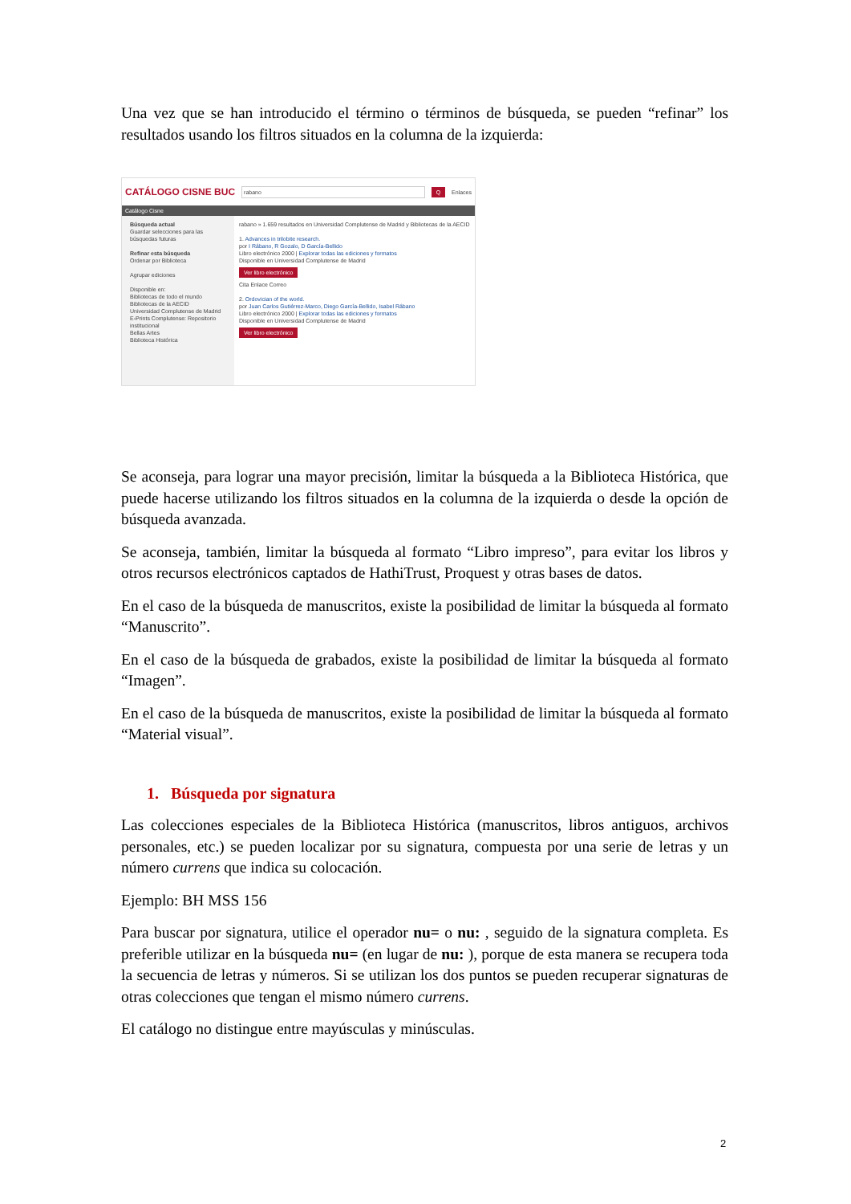Una vez que se han introducido el término o términos de búsqueda, se pueden “refinar” los resultados usando los filtros situados en la columna de la izquierda:
CATÁLOGO CISNE BUC rabano Q Enlaces
Catálogo Cisne
Búsqueda actual
Guardar selecciones para las búsquedas futuras
Refinar esta búsqueda
Ordenar por Biblioteca
Agrupar ediciones
Disponible en:
Bibliotecas de todo el mundo
Bibliotecas de la AECID
Universidad Complutense de Madrid
E-Prints Complutense: Repositorio institucional
Bellas Artes
Biblioteca Histórica
rabano » 1.659 resultados en Universidad Complutense de Madrid y Bibliotecas de la AECID
1. Advances in trilobite research.
por I Rábano, R Gozalo, D García-Bellido
Libro electrónico 2000 | Explorar todas las ediciones y formatos
Disponible en Universidad Complutense de Madrid
Ver libro electrónico
Cita Enlace Correo
2. Ordovician of the world.
por Juan Carlos Gutiérrez-Marco, Diego García-Bellido, Isabel Rábano
Libro electrónico 2000 | Explorar todas las ediciones y formatos
Disponible en Universidad Complutense de Madrid
Ver libro electrónico
Se aconseja, para lograr una mayor precisión, limitar la búsqueda a la Biblioteca Histórica, que puede hacerse utilizando los filtros situados en la columna de la izquierda o desde la opción de búsqueda avanzada.
Se aconseja, también, limitar la búsqueda al formato “Libro impreso”, para evitar los libros y otros recursos electrónicos captados de HathiTrust, Proquest y otras bases de datos.
En el caso de la búsqueda de manuscritos, existe la posibilidad de limitar la búsqueda al formato “Manuscrito”.
En el caso de la búsqueda de grabados, existe la posibilidad de limitar la búsqueda al formato “Imagen”.
En el caso de la búsqueda de manuscritos, existe la posibilidad de limitar la búsqueda al formato “Material visual”.
1. Búsqueda por signatura
Las colecciones especiales de la Biblioteca Histórica (manuscritos, libros antiguos, archivos personales, etc.) se pueden localizar por su signatura, compuesta por una serie de letras y un número currens que indica su colocación.
Ejemplo: BH MSS 156
Para buscar por signatura, utilice el operador nu= o nu: , seguido de la signatura completa. Es preferible utilizar en la búsqueda nu= (en lugar de nu: ), porque de esta manera se recupera toda la secuencia de letras y números. Si se utilizan los dos puntos se pueden recuperar signaturas de otras colecciones que tengan el mismo número currens.
El catálogo no distingue entre mayúsculas y minúsculas.
2